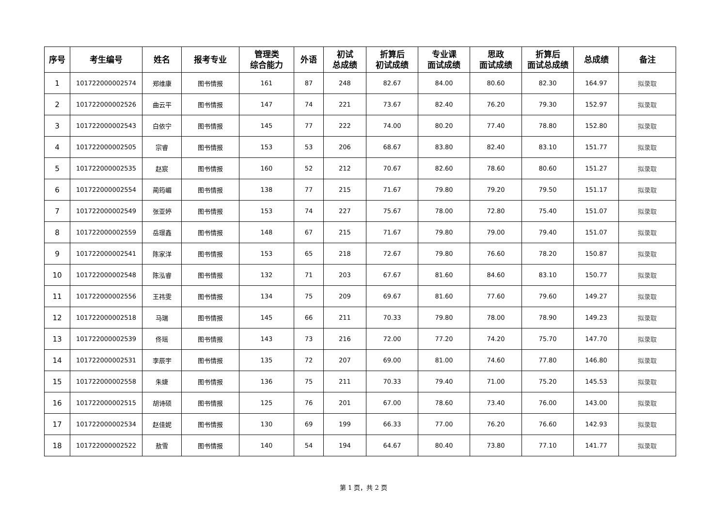| 序号 | 考生编号 | 姓名 | 报考专业 | 管理类 综合能力 | 外语 | 初试 总成绩 | 折算后 初试成绩 | 专业课 面试成绩 | 思政 面试成绩 | 折算后 面试总成绩 | 总成绩 | 备注 |
| --- | --- | --- | --- | --- | --- | --- | --- | --- | --- | --- | --- | --- |
| 1 | 101722000002574 | 郑维康 | 图书情报 | 161 | 87 | 248 | 82.67 | 84.00 | 80.60 | 82.30 | 164.97 | 拟录取 |
| 2 | 101722000002526 | 曲云平 | 图书情报 | 147 | 74 | 221 | 73.67 | 82.40 | 76.20 | 79.30 | 152.97 | 拟录取 |
| 3 | 101722000002543 | 白依宁 | 图书情报 | 145 | 77 | 222 | 74.00 | 80.20 | 77.40 | 78.80 | 152.80 | 拟录取 |
| 4 | 101722000002505 | 宗睿 | 图书情报 | 153 | 53 | 206 | 68.67 | 83.80 | 82.40 | 83.10 | 151.77 | 拟录取 |
| 5 | 101722000002535 | 赵宸 | 图书情报 | 160 | 52 | 212 | 70.67 | 82.60 | 78.60 | 80.60 | 151.27 | 拟录取 |
| 6 | 101722000002554 | 蔺筠嵋 | 图书情报 | 138 | 77 | 215 | 71.67 | 79.80 | 79.20 | 79.50 | 151.17 | 拟录取 |
| 7 | 101722000002549 | 张亚婷 | 图书情报 | 153 | 74 | 227 | 75.67 | 78.00 | 72.80 | 75.40 | 151.07 | 拟录取 |
| 8 | 101722000002559 | 岳璟鑫 | 图书情报 | 148 | 67 | 215 | 71.67 | 79.80 | 79.00 | 79.40 | 151.07 | 拟录取 |
| 9 | 101722000002541 | 陈家洋 | 图书情报 | 153 | 65 | 218 | 72.67 | 79.80 | 76.60 | 78.20 | 150.87 | 拟录取 |
| 10 | 101722000002548 | 陈泓睿 | 图书情报 | 132 | 71 | 203 | 67.67 | 81.60 | 84.60 | 83.10 | 150.77 | 拟录取 |
| 11 | 101722000002556 | 王祎雯 | 图书情报 | 134 | 75 | 209 | 69.67 | 81.60 | 77.60 | 79.60 | 149.27 | 拟录取 |
| 12 | 101722000002518 | 马瑞 | 图书情报 | 145 | 66 | 211 | 70.33 | 79.80 | 78.00 | 78.90 | 149.23 | 拟录取 |
| 13 | 101722000002539 | 佟瑶 | 图书情报 | 143 | 73 | 216 | 72.00 | 77.20 | 74.20 | 75.70 | 147.70 | 拟录取 |
| 14 | 101722000002531 | 李辰宇 | 图书情报 | 135 | 72 | 207 | 69.00 | 81.00 | 74.60 | 77.80 | 146.80 | 拟录取 |
| 15 | 101722000002558 | 朱婕 | 图书情报 | 136 | 75 | 211 | 70.33 | 79.40 | 71.00 | 75.20 | 145.53 | 拟录取 |
| 16 | 101722000002515 | 胡诗硕 | 图书情报 | 125 | 76 | 201 | 67.00 | 78.60 | 73.40 | 76.00 | 143.00 | 拟录取 |
| 17 | 101722000002534 | 赵佳妮 | 图书情报 | 130 | 69 | 199 | 66.33 | 77.00 | 76.20 | 76.60 | 142.93 | 拟录取 |
| 18 | 101722000002522 | 敖雪 | 图书情报 | 140 | 54 | 194 | 64.67 | 80.40 | 73.80 | 77.10 | 141.77 | 拟录取 |
第 1 页，共 2 页